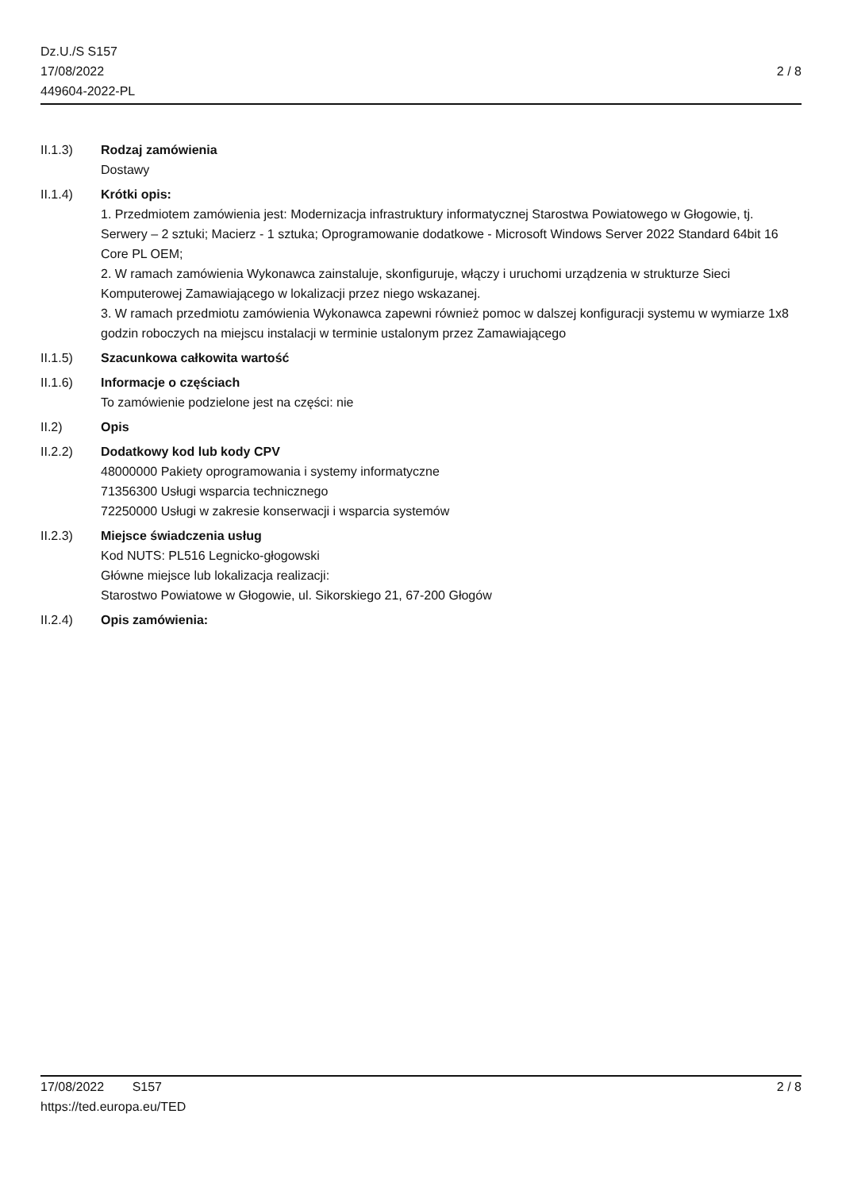Dz.U./S S157
17/08/2022
449604-2022-PL
2 / 8
II.1.3) Rodzaj zamówienia
Dostawy
II.1.4) Krótki opis:
1. Przedmiotem zamówienia jest: Modernizacja infrastruktury informatycznej Starostwa Powiatowego w Głogowie, tj. Serwery – 2 sztuki; Macierz - 1 sztuka; Oprogramowanie dodatkowe - Microsoft Windows Server 2022 Standard 64bit 16 Core PL OEM;
2. W ramach zamówienia Wykonawca zainstaluje, skonfiguruje, włączy i uruchomi urządzenia w strukturze Sieci Komputerowej Zamawiającego w lokalizacji przez niego wskazanej.
3. W ramach przedmiotu zamówienia Wykonawca zapewni również pomoc w dalszej konfiguracji systemu w wymiarze 1x8 godzin roboczych na miejscu instalacji w terminie ustalonym przez Zamawiającego
II.1.5) Szacunkowa całkowita wartość
II.1.6) Informacje o częściach
To zamówienie podzielone jest na części: nie
II.2) Opis
II.2.2) Dodatkowy kod lub kody CPV
48000000 Pakiety oprogramowania i systemy informatyczne
71356300 Usługi wsparcia technicznego
72250000 Usługi w zakresie konserwacji i wsparcia systemów
II.2.3) Miejsce świadczenia usług
Kod NUTS: PL516 Legnicko-głogowski
Główne miejsce lub lokalizacja realizacji:
Starostwo Powiatowe w Głogowie, ul. Sikorskiego 21, 67-200 Głogów
II.2.4) Opis zamówienia:
17/08/2022 S157
https://ted.europa.eu/TED
2 / 8